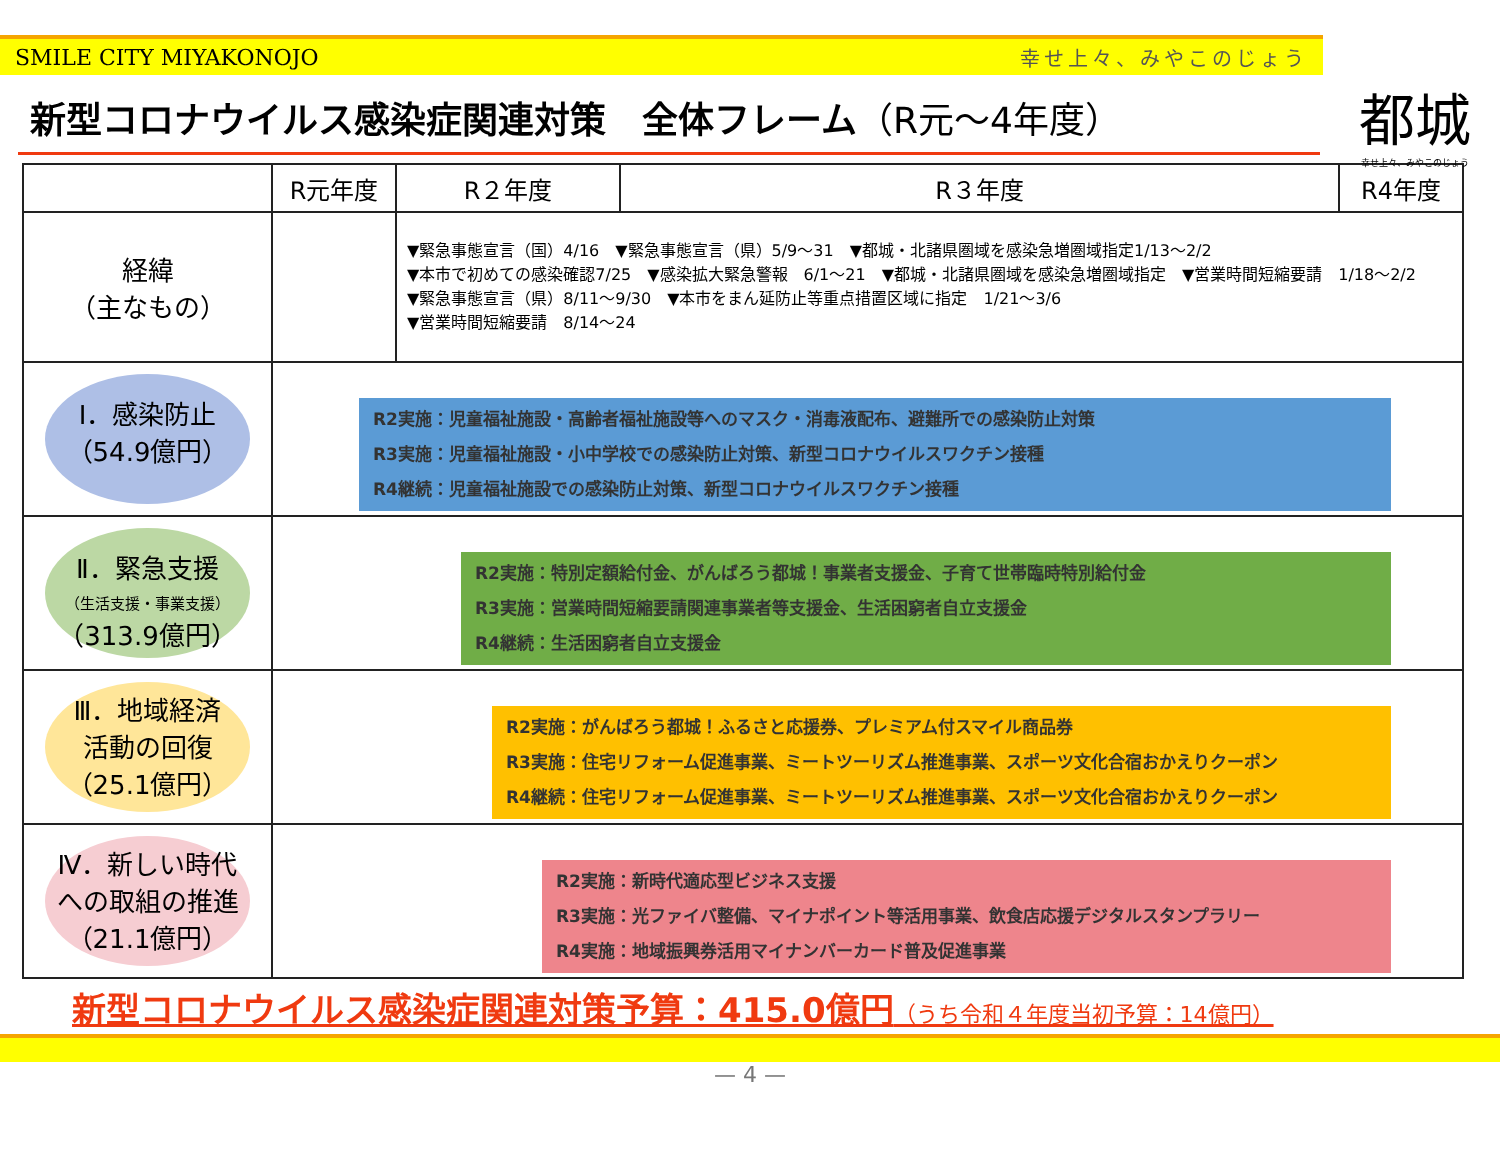SMILE CITY MIYAKONOJO 幸せ上々、みやこのじょう
都城
幸せ上々、みやこのじょう
新型コロナウイルス感染症関連対策　全体フレーム（R元～4年度）
| | R元年度 | R２年度 | R３年度 | R4年度 |
| --- | --- | --- | --- | --- |
| 経緯 （主なもの） | | ▼緊急事態宣言（国）4/16 ▼緊急事態宣言（県）5/9～31 ▼都城・北諸県圏域を感染急増圏域指定1/13～2/2 ▼本市で初めての感染確認7/25 ▼感染拡大緊急警報 6/1～21 ▼都城・北諸県圏域を感染急増圏域指定 ▼営業時間短縮要請 1/18～2/2 ▼緊急事態宣言（県）8/11～9/30 ▼本市をまん延防止等重点措置区域に指定 1/21～3/6 ▼営業時間短縮要請 8/14～24 | | |
| Ⅰ．感染防止 （54.9億円） | R2実施：児童福祉施設・高齢者福祉施設等へのマスク・消毒液配布、避難所での感染防止対策 R3実施：児童福祉施設・小中学校での感染防止対策、新型コロナウイルスワクチン接種 R4継続：児童福祉施設での感染防止対策、新型コロナウイルスワクチン接種 | | | |
| Ⅱ．緊急支援 （生活支援・事業支援） （313.9億円） | R2実施：特別定額給付金、がんばろう都城！事業者支援金、子育て世帯臨時特別給付金 R3実施：営業時間短縮要請関連事業者等支援金、生活困窮者自立支援金 R4継続：生活困窮者自立支援金 | | | |
| Ⅲ．地域経済 活動の回復 （25.1億円） | R2実施：がんばろう都城！ふるさと応援券、プレミアム付スマイル商品券 R3実施：住宅リフォーム促進事業、ミートツーリズム推進事業、スポーツ文化合宿おかえりクーポン R4継続：住宅リフォーム促進事業、ミートツーリズム推進事業、スポーツ文化合宿おかえりクーポン | | | |
| Ⅳ．新しい時代 への取組の推進 （21.1億円） | R2実施：新時代適応型ビジネス支援 R3実施：光ファイバ整備、マイナポイント等活用事業、飲食店応援デジタルスタンプラリー R4実施：地域振興券活用マイナンバーカード普及促進事業 | | | |
新型コロナウイルス感染症関連対策予算：415.0億円（うち令和４年度当初予算：14億円）
— 4 —